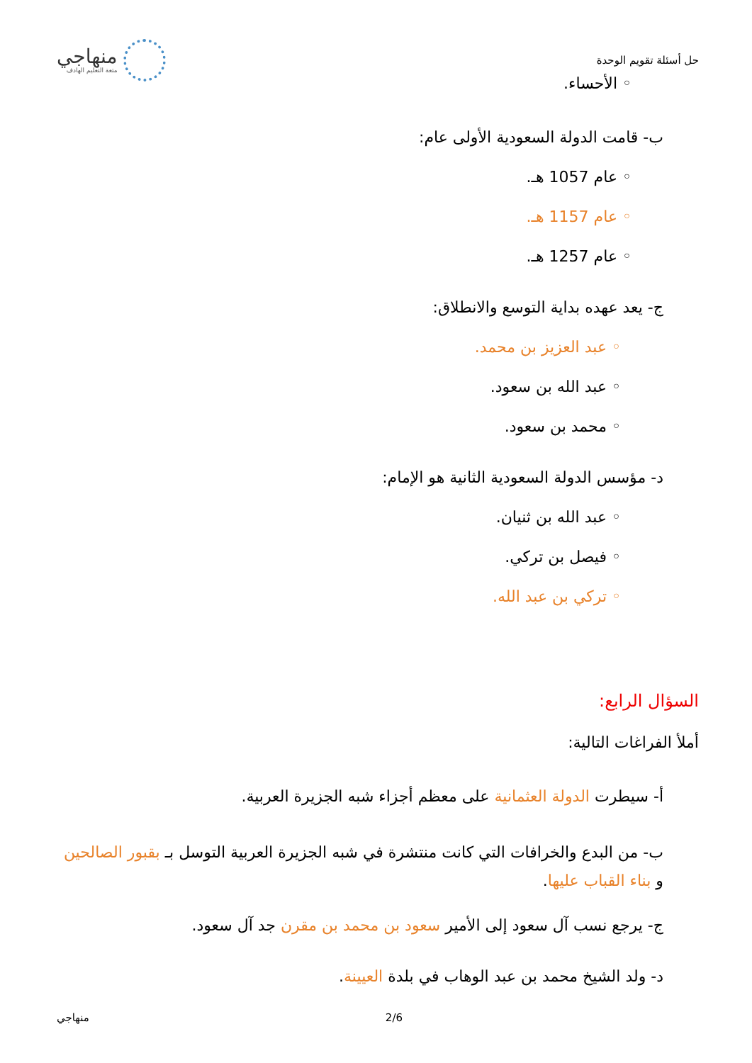حل أسئلة تقويم الوحدة
منهاجي
متعة التعليم الهادف
◦ الأحساء.
ب- قامت الدولة السعودية الأولى عام:
◦ عام 1057 هـ.
◦ عام 1157 هـ.
◦ عام 1257 هـ.
ج- يعد عهده بداية التوسع والانطلاق:
◦ عبد العزيز بن محمد.
◦ عبد الله بن سعود.
◦ محمد بن سعود.
د- مؤسس الدولة السعودية الثانية هو الإمام:
◦ عبد الله بن ثنيان.
◦ فيصل بن تركي.
◦ تركي بن عبد الله.
السؤال الرابع:
أملأ الفراغات التالية:
أ- سيطرت الدولة العثمانية على معظم أجزاء شبه الجزيرة العربية.
ب- من البدع والخرافات التي كانت منتشرة في شبه الجزيرة العربية التوسل بـ بقبور الصالحين و بناء القباب عليها.
ج- يرجع نسب آل سعود إلى الأمير سعود بن محمد بن مقرن جد آل سعود.
د- ولد الشيخ محمد بن عبد الوهاب في بلدة العيينة.
منهاجي 2/6